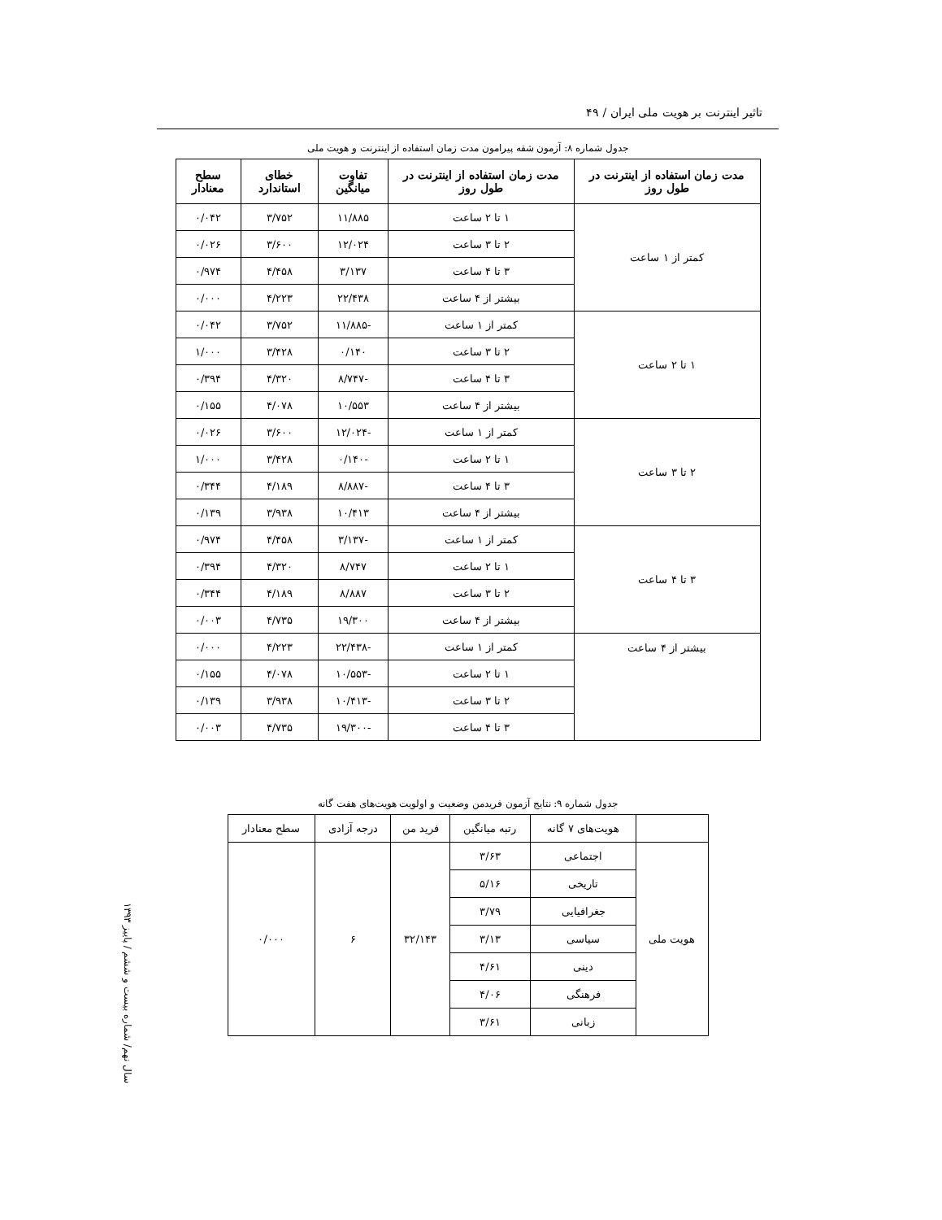تاثیر اینترنت بر هویت ملی ایران / ۴۹
جدول شماره ۸: آزمون شقه پیرامون مدت زمان استفاده از اینترنت و هویت ملی
| مدت زمان استفاده از اینترنت در طول روز | مدت زمان استفاده از اینترنت در طول روز | تفاوت میانگین | خطای استاندارد | سطح معنادار |
| --- | --- | --- | --- | --- |
| کمتر از ۱ ساعت | ۱ تا ۲ ساعت | ۱۱/۸۸۵ | ۳/۷۵۲ | ۰/۰۴۲ |
| | ۲ تا ۳ ساعت | ۱۲/۰۲۴ | ۳/۶۰۰ | ۰/۰۲۶ |
| | ۳ تا ۴ ساعت | ۳/۱۳۷ | ۴/۴۵۸ | ۰/۹۷۴ |
| | بیشتر از ۴ ساعت | ۲۲/۴۳۸ | ۴/۲۲۳ | ۰/۰۰۰ |
| ۱ تا ۲ ساعت | کمتر از ۱ ساعت | -۱۱/۸۸۵ | ۳/۷۵۲ | ۰/۰۴۲ |
| | ۲ تا ۳ ساعت | ۰/۱۴۰ | ۳/۴۲۸ | ۱/۰۰۰ |
| | ۳ تا ۴ ساعت | -۸/۷۴۷ | ۴/۳۲۰ | ۰/۳۹۴ |
| | بیشتر از ۴ ساعت | ۱۰/۵۵۳ | ۴/۰۷۸ | ۰/۱۵۵ |
| ۲ تا ۳ ساعت | کمتر از ۱ ساعت | -۱۲/۰۲۴ | ۳/۶۰۰ | ۰/۰۲۶ |
| | ۱ تا ۲ ساعت | -۰/۱۴۰ | ۳/۴۲۸ | ۱/۰۰۰ |
| | ۳ تا ۴ ساعت | -۸/۸۸۷ | ۴/۱۸۹ | ۰/۳۴۴ |
| | بیشتر از ۴ ساعت | ۱۰/۴۱۳ | ۳/۹۳۸ | ۰/۱۳۹ |
| ۳ تا ۴ ساعت | کمتر از ۱ ساعت | -۳/۱۳۷ | ۴/۴۵۸ | ۰/۹۷۴ |
| | ۱ تا ۲ ساعت | ۸/۷۴۷ | ۴/۳۲۰ | ۰/۳۹۴ |
| | ۲ تا ۳ ساعت | ۸/۸۸۷ | ۴/۱۸۹ | ۰/۳۴۴ |
| | بیشتر از ۴ ساعت | ۱۹/۳۰۰ | ۴/۷۳۵ | ۰/۰۰۳ |
| بیشتر از ۴ ساعت | کمتر از ۱ ساعت | -۲۲/۴۳۸ | ۴/۲۲۳ | ۰/۰۰۰ |
| | ۱ تا ۲ ساعت | -۱۰/۵۵۳ | ۴/۰۷۸ | ۰/۱۵۵ |
| | ۲ تا ۳ ساعت | -۱۰/۴۱۳ | ۳/۹۳۸ | ۰/۱۳۹ |
| | ۳ تا ۴ ساعت | -۱۹/۳۰۰ | ۴/۷۳۵ | ۰/۰۰۳ |
جدول شماره ۹: نتایج آزمون فریدمن وضعیت و اولویت هویت‌های هفت گانه
| | هویت‌های ۷ گانه | رتبه میانگین | فرید من | درجه آزادی | سطح معنادار |
| --- | --- | --- | --- | --- | --- |
| هویت ملی | اجتماعی | ۳/۶۳ | ۳۲/۱۴۳ | ۶ | ۰/۰۰۰ |
| | تاریخی | ۵/۱۶ | | | |
| | جغرافیایی | ۳/۷۹ | | | |
| | سیاسی | ۳/۱۳ | | | |
| | دینی | ۴/۶۱ | | | |
| | فرهنگی | ۴/۰۶ | | | |
| | زبانی | ۳/۶۱ | | | |
سال نهم/ شماره بیست و ششم / پاییز ۱۳۹۳